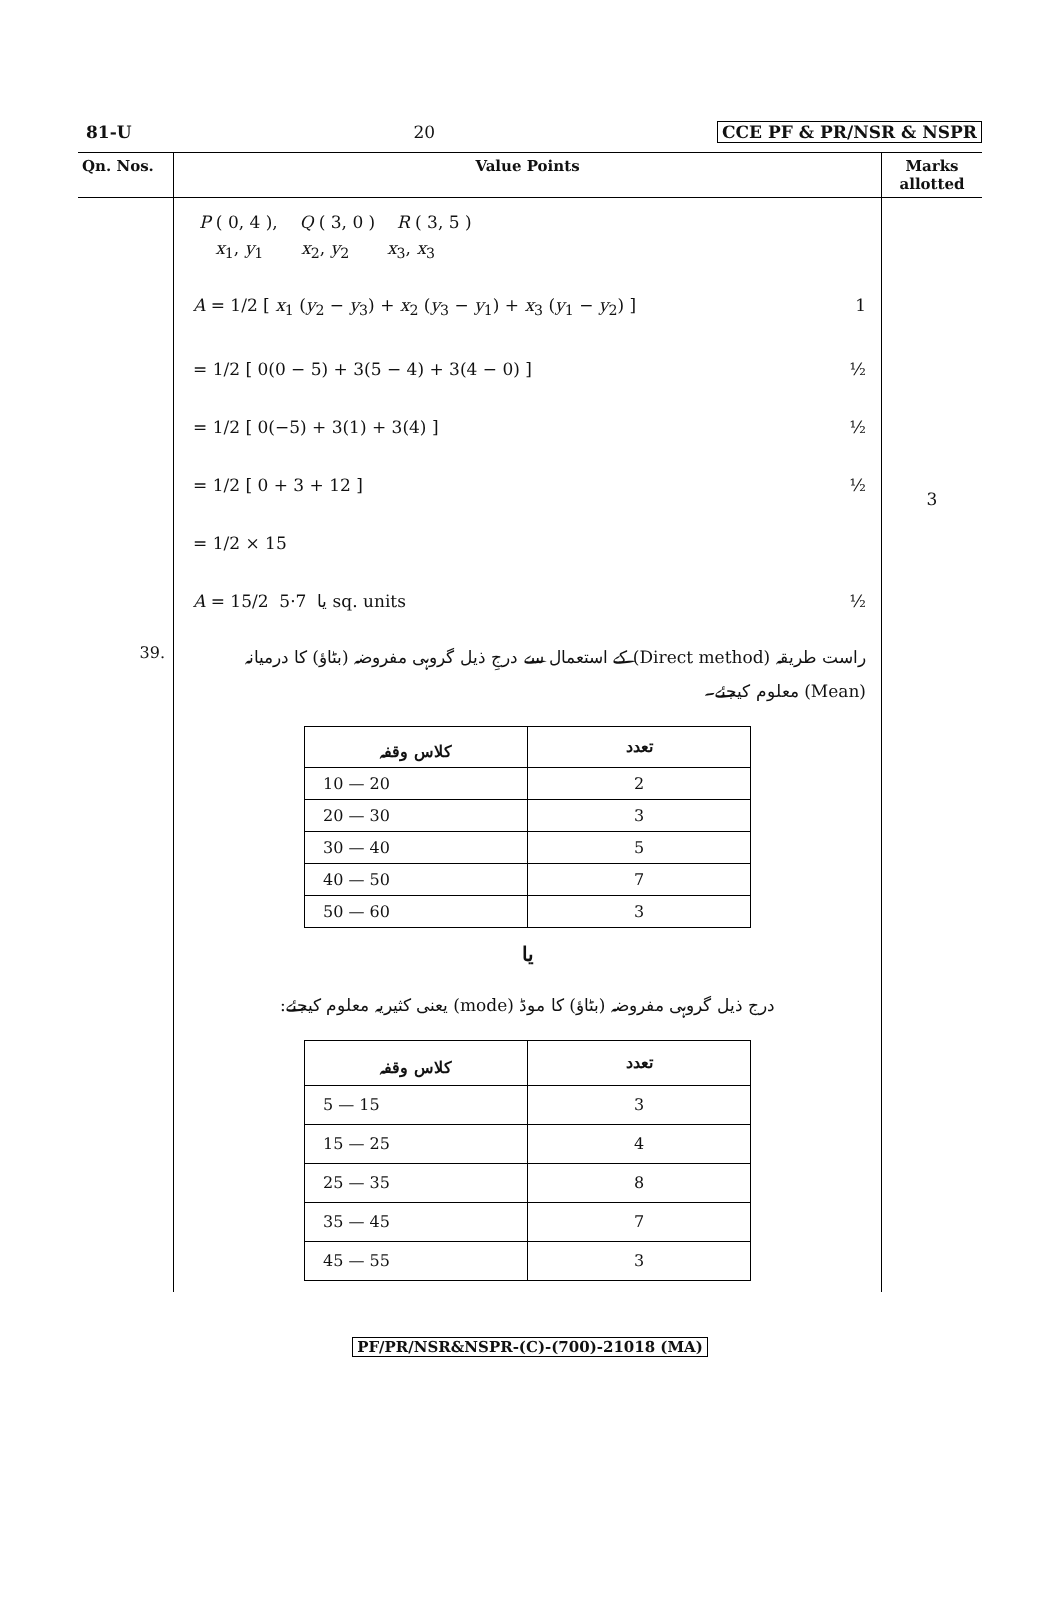81-U 20 CCE PF & PR/NSR & NSPR
| Qn. Nos. | Value Points | Marks allotted |
| --- | --- | --- |
| | P ( 0, 4 ), Q ( 3, 0 ) R ( 3, 5 ) x<sub>1</sub>, y<sub>1</sub> x<sub>2</sub>, y<sub>2</sub> x<sub>3</sub>, x<sub>3</sub> A = 1/2 [ x<sub>1</sub> ( y<sub>2</sub> − y<sub>3</sub>) + x<sub>2</sub> ( y<sub>3</sub> − y<sub>1</sub>) + x<sub>3</sub> ( y<sub>1</sub> − y<sub>2</sub>) ] 1 = 1/2 [ 0(0 − 5) + 3(5 − 4) + 3(4 − 0) ] ½ = 1/2 [ 0(−5) + 3(1) + 3(4) ] ½ = 1/2 [ 0 + 3 + 12 ] ½ = 1/2 × 15 A = 15/2 یا 7·5 sq. units ½ | 3 |
| 39. | راست طریقہ (Direct method) کے استعمال سے درجِ ذیل گروہی مفروضہ (بٹاؤ) کا درمیانہ (Mean) معلوم کیجئے۔ / کلاس وقفہ / تعدد / / --- / --- / / 10 — 20 / 2 / / 20 — 30 / 3 / / 30 — 40 / 5 / / 40 — 50 / 7 / / 50 — 60 / 3 / یا درج ذیل گروہی مفروضہ (بٹاؤ) کا موڈ (mode) یعنی کثیریہ معلوم کیجئے: / کلاس وقفہ / تعدد / / --- / --- / / 5 — 15 / 3 / / 15 — 25 / 4 / / 25 — 35 / 8 / / 35 — 45 / 7 / / 45 — 55 / 3 / | |
PF/PR/NSR&NSPR-(C)-(700)-21018 (MA)